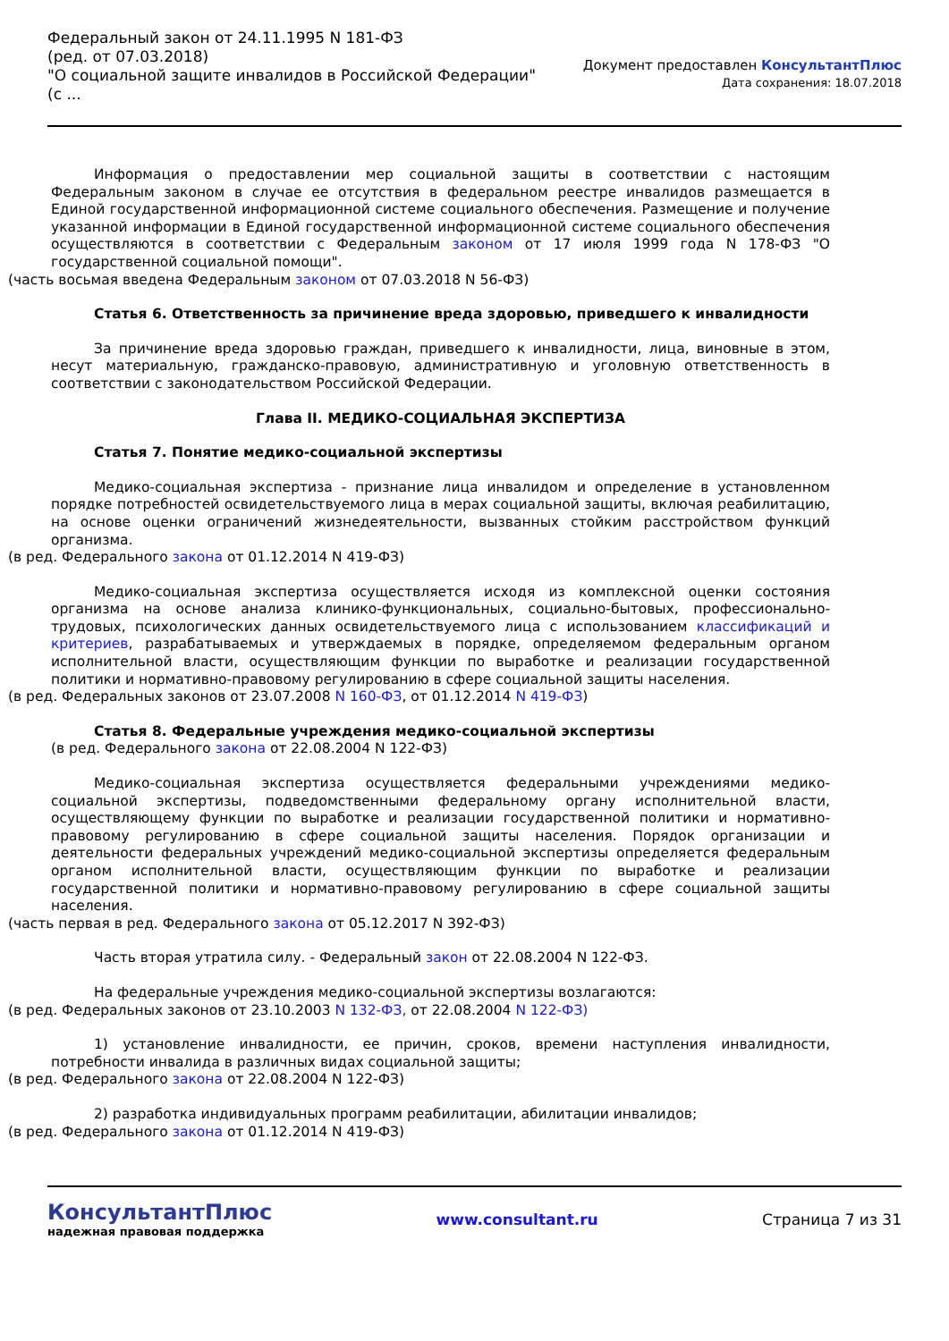Федеральный закон от 24.11.1995 N 181-ФЗ
(ред. от 07.03.2018)
"О социальной защите инвалидов в Российской Федерации"
(с ...
Документ предоставлен КонсультантПлюс
Дата сохранения: 18.07.2018
Информация о предоставлении мер социальной защиты в соответствии с настоящим Федеральным законом в случае ее отсутствия в федеральном реестре инвалидов размещается в Единой государственной информационной системе социального обеспечения. Размещение и получение указанной информации в Единой государственной информационной системе социального обеспечения осуществляются в соответствии с Федеральным законом от 17 июля 1999 года N 178-ФЗ "О государственной социальной помощи".
(часть восьмая введена Федеральным законом от 07.03.2018 N 56-ФЗ)
Статья 6. Ответственность за причинение вреда здоровью, приведшего к инвалидности
За причинение вреда здоровью граждан, приведшего к инвалидности, лица, виновные в этом, несут материальную, гражданско-правовую, административную и уголовную ответственность в соответствии с законодательством Российской Федерации.
Глава II. МЕДИКО-СОЦИАЛЬНАЯ ЭКСПЕРТИЗА
Статья 7. Понятие медико-социальной экспертизы
Медико-социальная экспертиза - признание лица инвалидом и определение в установленном порядке потребностей освидетельствуемого лица в мерах социальной защиты, включая реабилитацию, на основе оценки ограничений жизнедеятельности, вызванных стойким расстройством функций организма.
(в ред. Федерального закона от 01.12.2014 N 419-ФЗ)
Медико-социальная экспертиза осуществляется исходя из комплексной оценки состояния организма на основе анализа клинико-функциональных, социально-бытовых, профессионально-трудовых, психологических данных освидетельствуемого лица с использованием классификаций и критериев, разрабатываемых и утверждаемых в порядке, определяемом федеральным органом исполнительной власти, осуществляющим функции по выработке и реализации государственной политики и нормативно-правовому регулированию в сфере социальной защиты населения.
(в ред. Федеральных законов от 23.07.2008 N 160-ФЗ, от 01.12.2014 N 419-ФЗ)
Статья 8. Федеральные учреждения медико-социальной экспертизы
(в ред. Федерального закона от 22.08.2004 N 122-ФЗ)
Медико-социальная экспертиза осуществляется федеральными учреждениями медико-социальной экспертизы, подведомственными федеральному органу исполнительной власти, осуществляющему функции по выработке и реализации государственной политики и нормативно-правовому регулированию в сфере социальной защиты населения. Порядок организации и деятельности федеральных учреждений медико-социальной экспертизы определяется федеральным органом исполнительной власти, осуществляющим функции по выработке и реализации государственной политики и нормативно-правовому регулированию в сфере социальной защиты населения.
(часть первая в ред. Федерального закона от 05.12.2017 N 392-ФЗ)
Часть вторая утратила силу. - Федеральный закон от 22.08.2004 N 122-ФЗ.
На федеральные учреждения медико-социальной экспертизы возлагаются:
(в ред. Федеральных законов от 23.10.2003 N 132-ФЗ, от 22.08.2004 N 122-ФЗ)
1) установление инвалидности, ее причин, сроков, времени наступления инвалидности, потребности инвалида в различных видах социальной защиты;
(в ред. Федерального закона от 22.08.2004 N 122-ФЗ)
2) разработка индивидуальных программ реабилитации, абилитации инвалидов;
(в ред. Федерального закона от 01.12.2014 N 419-ФЗ)
КонсультантПлюс
надежная правовая поддержка
www.consultant.ru Страница 7 из 31